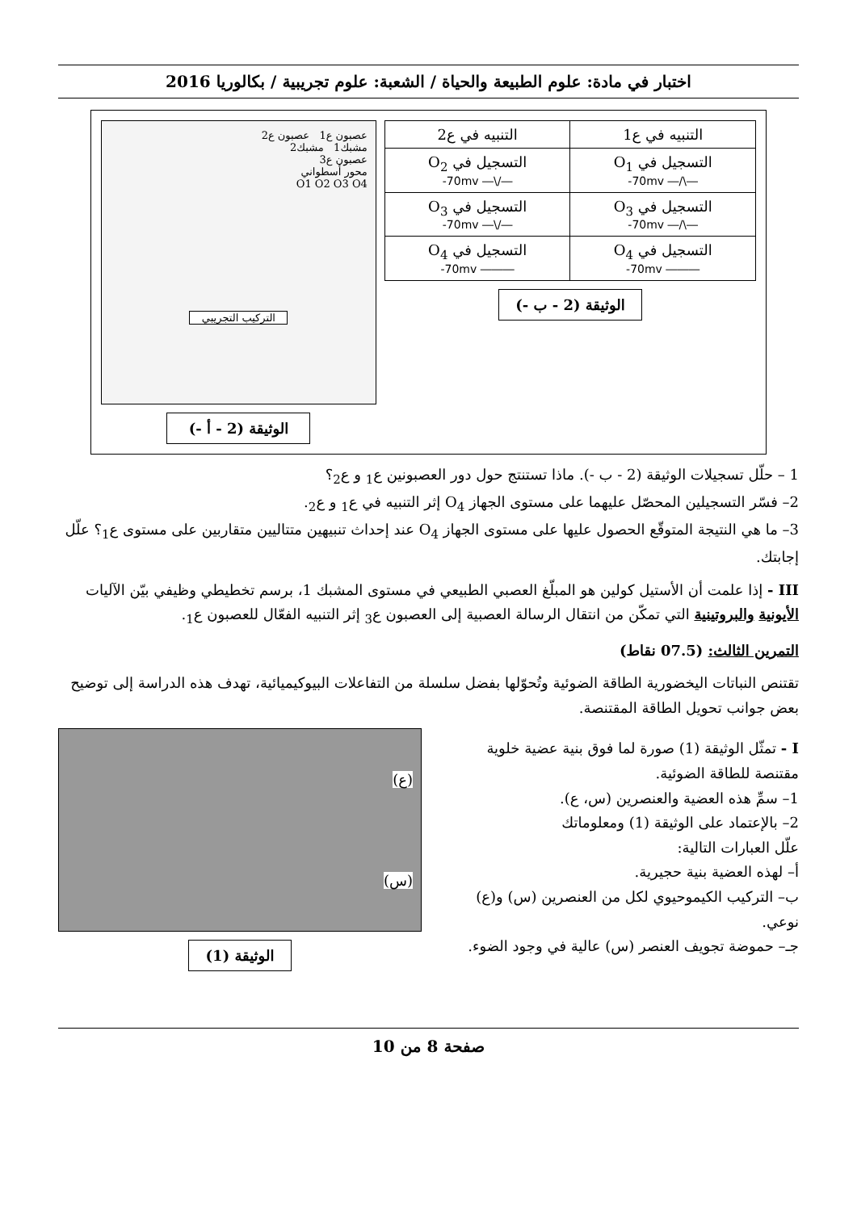اختبار في مادة: علوم الطبيعة والحياة / الشعبة: علوم تجريبية / بكالوريا 2016
| التنبيه في ع1 | التنبيه في ع2 |
| --- | --- |
| التسجيل في O<sub>1</sub> -70mv ―/\― | التسجيل في O<sub>2</sub> -70mv ―\/― |
| التسجيل في O<sub>3</sub> -70mv ―/\― | التسجيل في O<sub>3</sub> -70mv ―\/― |
| التسجيل في O<sub>4</sub> -70mv ――― | التسجيل في O<sub>4</sub> -70mv ――― |
الوثيقة (2 - ب -)
عصبون ع1 عصبون ع2
مشبك1 مشبك2
عصبون ع3
محور أسطواني
O1 O2 O3 O4
التركيب التجريبي
الوثيقة (2 - أ -)
1 – حلّل تسجيلات الوثيقة (2 - ب -). ماذا تستنتج حول دور العصبونين ع<sub>1</sub> و ع<sub>2</sub>؟
2– فسّر التسجيلين المحصّل عليهما على مستوى الجهاز O<sub>4</sub> إثر التنبيه في ع<sub>1</sub> و ع<sub>2</sub>.
3– ما هي النتيجة المتوقّع الحصول عليها على مستوى الجهاز O<sub>4</sub> عند إحداث تنبيهين متتاليين متقاربين على مستوى ع<sub>1</sub>؟ علّل إجابتك.
III - إذا علمت أن الأستيل كولين هو المبلّغ العصبي الطبيعي في مستوى المشبك 1، برسم تخطيطي وظيفي بيّن الآليات الأيونية والبروتينية التي تمكّن من انتقال الرسالة العصبية إلى العصبون ع<sub>3</sub> إثر التنبيه الفعّال للعصبون ع<sub>1</sub>.
التمرين الثالث: (07.5 نقاط)
تقتنص النباتات اليخضورية الطاقة الضوئية وتُحوّلها بفضل سلسلة من التفاعلات البيوكيميائية، تهدف هذه الدراسة إلى توضيح بعض جوانب تحويل الطاقة المقتنصة.
I - تمثّل الوثيقة (1) صورة لما فوق بنية عضية خلوية مقتنصة للطاقة الضوئية.
1– سمِّ هذه العضية والعنصرين (س، ع).
2– بالإعتماد على الوثيقة (1) ومعلوماتك
علّل العبارات التالية:
أ– لهذه العضية بنية حجيرية.
ب– التركيب الكيموحيوي لكل من العنصرين (س) و(ع) نوعي.
جـ– حموضة تجويف العنصر (س) عالية في وجود الضوء.
(ع)
(س)
الوثيقة (1)
صفحة 8 من 10